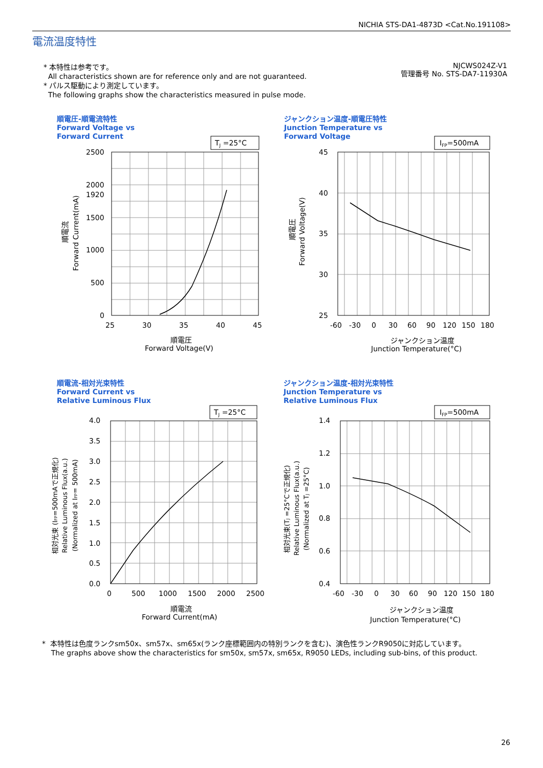NICHIA STS-DA1-4873D <Cat.No.191108>
電流温度特性
* 本特性は参考です。
All characteristics shown are for reference only and are not guaranteed.
* パルス駆動により測定しています。
The following graphs show the characteristics measured in pulse mode.
NJCWS024Z-V1
管理番号 No. STS-DA7-11930A
順電圧-順電流特性
Forward Voltage vs
Forward Current
TJ =25°C
2500
2000
1920
1500
1000
500
0
25
30
35
40
45
順電圧
Forward Voltage(V)
順電流
Forward Current(mA)
ジャンクション温度-順電圧特性
Junction Temperature vs
Forward Voltage
IFP=500mA
45
40
35
30
25
-60
-30
0
30
60
90
120
150
180
ジャンクション温度
Junction Temperature(°C)
順電圧
Forward Voltage(V)
順電流-相対光束特性
Forward Current vs
Relative Luminous Flux
TJ =25°C
4.0
3.5
3.0
2.5
2.0
1.5
1.0
0.5
0.0
0
500
1000
1500
2000
2500
順電流
Forward Current(mA)
相対光束 (IFP=500mAで正規化)
Relative Luminous Flux(a.u.)
(Normalized at IFP= 500mA)
ジャンクション温度-相対光束特性
Junction Temperature vs
Relative Luminous Flux
IFP=500mA
1.4
1.2
1.0
0.8
0.6
0.4
-60
-30
0
30
60
90
120
150
180
ジャンクション温度
Junction Temperature(°C)
相対光束(TJ =25°Cで正規化)
Relative Luminous Flux(a.u.)
(Normalized at TJ =25°C)
* 本特性は色度ランクsm50x、sm57x、sm65x(ランク座標範囲内の特別ランクを含む)、演色性ランクR9050に対応しています。
The graphs above show the characteristics for sm50x, sm57x, sm65x, R9050 LEDs, including sub-bins, of this product.
26